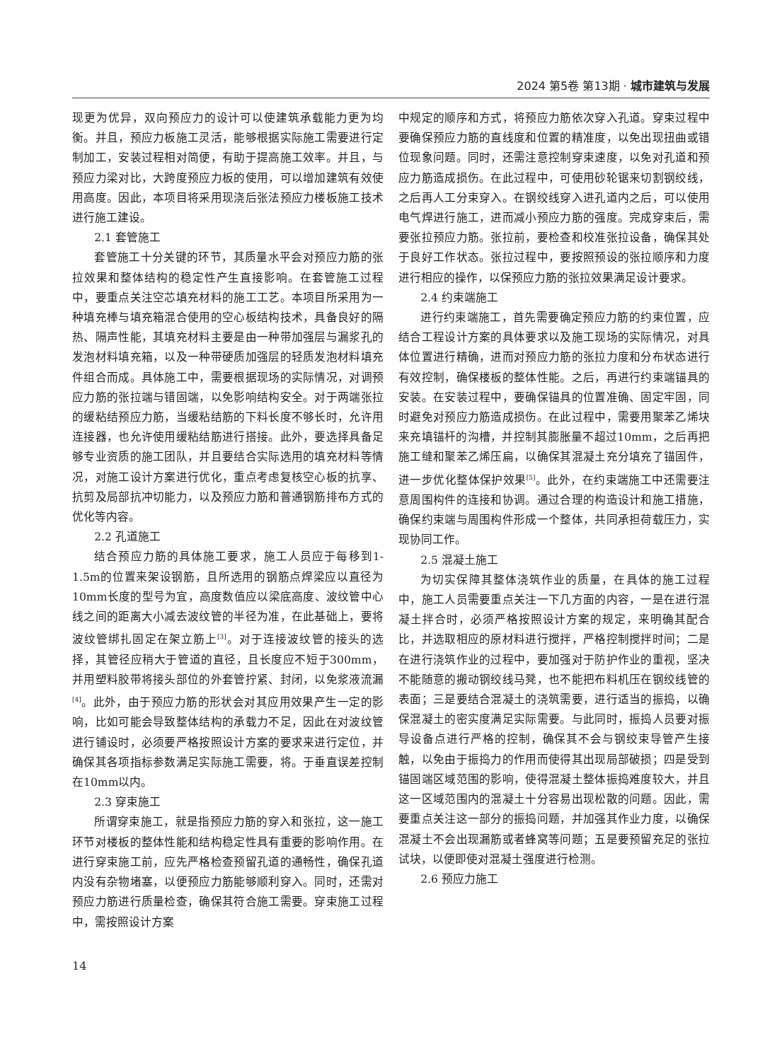2024 第5卷 第13期 · 城市建筑与发展
现更为优异，双向预应力的设计可以使建筑承载能力更为均衡。并且，预应力板施工灵活，能够根据实际施工需要进行定制加工，安装过程相对简便，有助于提高施工效率。并且，与预应力梁对比，大跨度预应力板的使用，可以增加建筑有效使用高度。因此，本项目将采用现浇后张法预应力楼板施工技术进行施工建设。
2.1 套管施工
套管施工十分关键的环节，其质量水平会对预应力筋的张拉效果和整体结构的稳定性产生直接影响。在套管施工过程中，要重点关注空芯填充材料的施工工艺。本项目所采用为一种填充棒与填充箱混合使用的空心板结构技术，具备良好的隔热、隔声性能，其填充材料主要是由一种带加强层与漏浆孔的发泡材料填充箱，以及一种带硬质加强层的轻质发泡材料填充件组合而成。具体施工中，需要根据现场的实际情况，对调预应力筋的张拉端与错固端，以免影响结构安全。对于两端张拉的缓粘结预应力筋，当缓粘结筋的下料长度不够长时，允许用连接器，也允许使用缓粘结筋进行搭接。此外，要选择具备足够专业资质的施工团队，并且要结合实际选用的填充材料等情况，对施工设计方案进行优化，重点考虑复核空心板的抗享、抗剪及局部抗冲切能力，以及预应力筋和普通钢筋排布方式的优化等内容。
2.2 孔道施工
结合预应力筋的具体施工要求，施工人员应于每移到1-1.5m的位置来架设钢筋，且所选用的钢筋点焊梁应以直径为10mm长度的型号为宜，高度数值应以梁底高度、波纹管中心线之间的距离大小减去波纹管的半径为准，在此基础上，要将波纹管绑扎固定在架立筋上<sup>[3]</sup>。对于连接波纹管的接头的选择，其管径应稍大于管道的直径，且长度应不短于300mm，并用塑料胶带将接头部位的外套管拧紧、封闭，以免浆液流漏<sup>[4]</sup>。此外，由于预应力筋的形状会对其应用效果产生一定的影响，比如可能会导致整体结构的承载力不足，因此在对波纹管进行铺设时，必须要严格按照设计方案的要求来进行定位，并确保其各项指标参数满足实际施工需要，将。于垂直误差控制在10mm以内。
2.3 穿束施工
所谓穿束施工，就是指预应力筋的穿入和张拉，这一施工环节对楼板的整体性能和结构稳定性具有重要的影响作用。在进行穿束施工前，应先严格检查预留孔道的通畅性，确保孔道内没有杂物堵塞，以便预应力筋能够顺利穿入。同时，还需对预应力筋进行质量检查，确保其符合施工需要。穿束施工过程中，需按照设计方案
中规定的顺序和方式，将预应力筋依次穿入孔道。穿束过程中要确保预应力筋的直线度和位置的精准度，以免出现扭曲或错位现象问题。同时，还需注意控制穿束速度，以免对孔道和预应力筋造成损伤。在此过程中，可使用砂轮锯来切割钢绞线，之后再人工分束穿入。在钢绞线穿入进孔道内之后，可以使用电气焊进行施工，进而减小预应力筋的强度。完成穿束后，需要张拉预应力筋。张拉前，要检查和校准张拉设备，确保其处于良好工作状态。张拉过程中，要按照预设的张拉顺序和力度进行相应的操作，以保预应力筋的张拉效果满足设计要求。
2.4 约束端施工
进行约束端施工，首先需要确定预应力筋的约束位置，应结合工程设计方案的具体要求以及施工现场的实际情况，对具体位置进行精确，进而对预应力筋的张拉力度和分布状态进行有效控制，确保楼板的整体性能。之后，再进行约束端锚具的安装。在安装过程中，要确保锚具的位置准确、固定牢固，同时避免对预应力筋造成损伤。在此过程中，需要用聚苯乙烯块来充填锚杆的沟槽，并控制其膨胀量不超过10mm，之后再把施工缝和聚苯乙烯压扁，以确保其混凝土充分填充了锚固件，进一步优化整体保护效果<sup>[5]</sup>。此外，在约束端施工中还需要注意周围构件的连接和协调。通过合理的构造设计和施工措施，确保约束端与周围构件形成一个整体，共同承担荷载压力，实现协同工作。
2.5 混凝土施工
为切实保障其整体浇筑作业的质量，在具体的施工过程中，施工人员需要重点关注一下几方面的内容，一是在进行混凝土拌合时，必须严格按照设计方案的规定，来明确其配合比，并选取相应的原材料进行搅拌，严格控制搅拌时间；二是在进行浇筑作业的过程中，要加强对于防护作业的重视，坚决不能随意的搬动钢绞线马凳，也不能把布料机压在钢绞线管的表面；三是要结合混凝土的浇筑需要，进行适当的振捣，以确保混凝土的密实度满足实际需要。与此同时，振捣人员要对振导设备点进行严格的控制，确保其不会与钢绞束导管产生接触，以免由于振捣力的作用而使得其出现局部破损；四是受到锚固端区域范围的影响，使得混凝土整体振捣难度较大，并且这一区域范围内的混凝土十分容易出现松散的问题。因此，需要重点关注这一部分的振捣问题，并加强其作业力度，以确保混凝土不会出现漏筋或者蜂窝等问题；五是要预留充足的张拉试块，以便即使对混凝土强度进行检测。
2.6 预应力施工
14